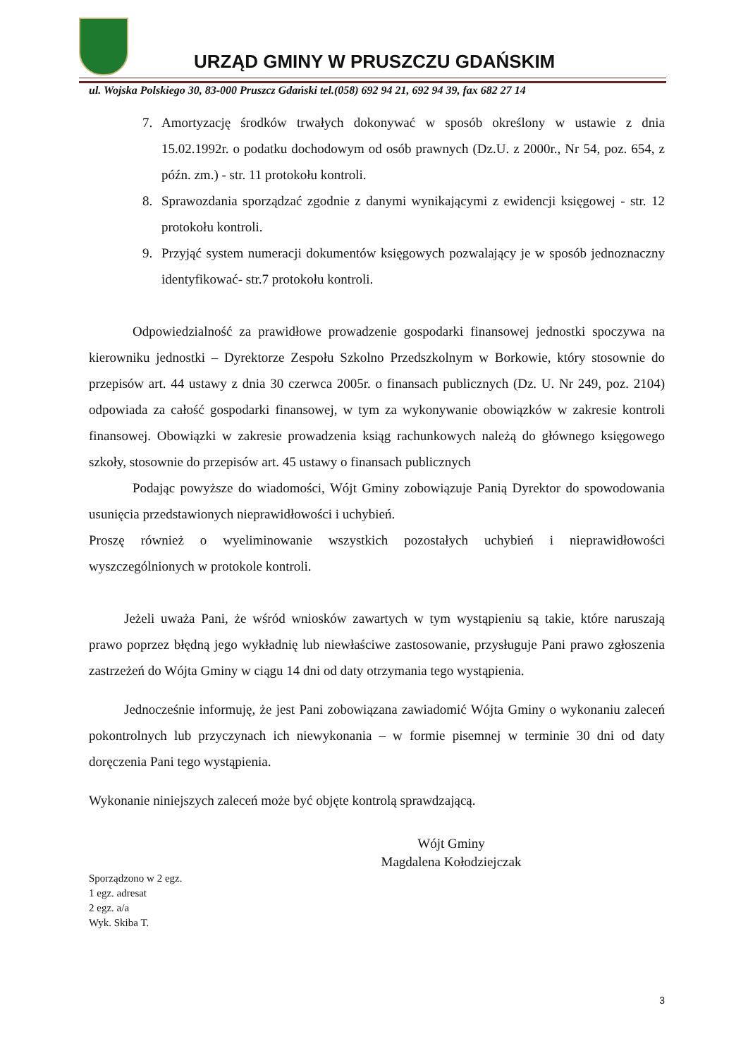URZĄD GMINY W PRUSZCZU GDAŃSKIM
ul. Wojska Polskiego 30, 83-000 Pruszcz Gdański tel.(058) 692 94 21, 692 94 39, fax 682 27 14
7. Amortyzację środków trwałych dokonywać w sposób określony w ustawie z dnia 15.02.1992r. o podatku dochodowym od osób prawnych (Dz.U. z 2000r., Nr 54, poz. 654, z późn. zm.) - str. 11 protokołu kontroli.
8. Sprawozdania sporządzać zgodnie z danymi wynikającymi z ewidencji księgowej - str. 12 protokołu kontroli.
9. Przyjąć system numeracji dokumentów księgowych pozwalający je w sposób jednoznaczny identyfikować- str.7 protokołu kontroli.
Odpowiedzialność za prawidłowe prowadzenie gospodarki finansowej jednostki spoczywa na kierowniku jednostki – Dyrektorze Zespołu Szkolno Przedszkolnym w Borkowie, który stosownie do przepisów art. 44 ustawy z dnia 30 czerwca 2005r. o finansach publicznych (Dz. U. Nr 249, poz. 2104) odpowiada za całość gospodarki finansowej, w tym za wykonywanie obowiązków w zakresie kontroli finansowej. Obowiązki w zakresie prowadzenia ksiąg rachunkowych należą do głównego księgowego szkoły, stosownie do przepisów art. 45 ustawy o finansach publicznych
Podając powyższe do wiadomości, Wójt Gminy zobowiązuje Panią Dyrektor do spowodowania usunięcia przedstawionych nieprawidłowości i uchybień.
Proszę również o wyeliminowanie wszystkich pozostałych uchybień i nieprawidłowości wyszczególnionych w protokole kontroli.
Jeżeli uważa Pani, że wśród wniosków zawartych w tym wystąpieniu są takie, które naruszają prawo poprzez błędną jego wykładnię lub niewłaściwe zastosowanie, przysługuje Pani prawo zgłoszenia zastrzeżeń do Wójta Gminy w ciągu 14 dni od daty otrzymania tego wystąpienia.
Jednocześnie informuję, że jest Pani zobowiązana zawiadomić Wójta Gminy o wykonaniu zaleceń pokontrolnych lub przyczynach ich niewykonania – w formie pisemnej w terminie 30 dni od daty doręczenia Pani tego wystąpienia.
Wykonanie niniejszych zaleceń może być objęte kontrolą sprawdzającą.
Wójt Gminy
Magdalena Kołodziejczak
Sporządzono w 2 egz.
1 egz. adresat
2 egz. a/a
Wyk. Skiba T.
3